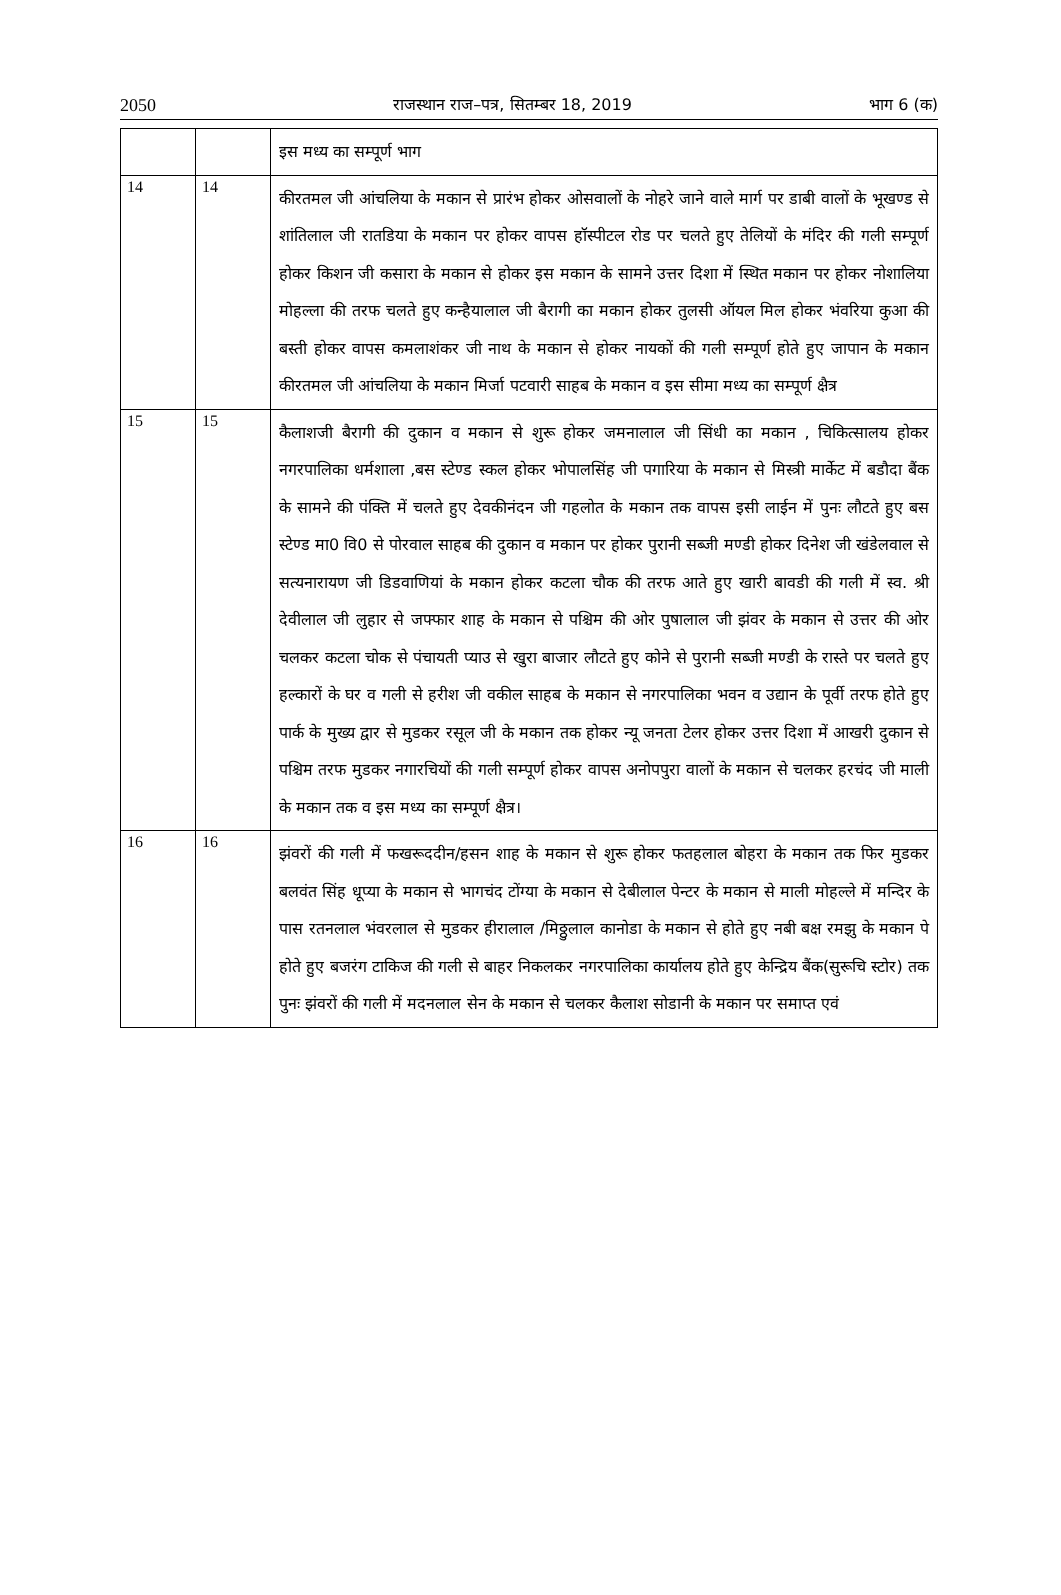2050 राजस्थान राज–पत्र, सितम्बर 18, 2019 भाग 6 (क)
| | | इस मध्य का सम्पूर्ण भाग |
| 14 | 14 | कीरतमल जी आंचलिया के मकान से प्रारंभ होकर ओसवालों के नोहरे जाने वाले मार्ग पर डाबी वालों के भूखण्ड से शांतिलाल जी रातडिया के मकान पर होकर वापस हॉस्पीटल रोड पर चलते हुए तेलियों के मंदिर की गली सम्पूर्ण होकर किशन जी कसारा के मकान से होकर इस मकान के सामने उत्तर दिशा में स्थित मकान पर होकर नोशालिया मोहल्ला की तरफ चलते हुए कन्हैयालाल जी बैरागी का मकान होकर तुलसी ऑयल मिल होकर भंवरिया कुआ की बस्ती होकर वापस कमलाशंकर जी नाथ के मकान से होकर नायकों की गली सम्पूर्ण होते हुए जापान के मकान कीरतमल जी आंचलिया के मकान मिर्जा पटवारी साहब के मकान व इस सीमा मध्य का सम्पूर्ण क्षैत्र |
| 15 | 15 | कैलाशजी बैरागी की दुकान व मकान से शुरू होकर जमनालाल जी सिंधी का मकान , चिकित्सालय होकर नगरपालिका धर्मशाला ,बस स्टेण्ड स्कल होकर भोपालसिंह जी पगारिया के मकान से मिस्त्री मार्केट में बडौदा बैंक के सामने की पंक्ति में चलते हुए देवकीनंदन जी गहलोत के मकान तक वापस इसी लाईन में पुनः लौटते हुए बस स्टेण्ड मा0 वि0 से पोरवाल साहब की दुकान व मकान पर होकर पुरानी सब्जी मण्डी होकर दिनेश जी खंडेलवाल से सत्यनारायण जी डिडवाणियां के मकान होकर कटला चौक की तरफ आते हुए खारी बावडी की गली में स्व. श्री देवीलाल जी लुहार से जफ्फार शाह के मकान से पश्चिम की ओर पुषालाल जी झंवर के मकान से उत्तर की ओर चलकर कटला चोक से पंचायती प्याउ से खुरा बाजार लौटते हुए कोने से पुरानी सब्जी मण्डी के रास्ते पर चलते हुए हल्कारों के घर व गली से हरीश जी वकील साहब के मकान से नगरपालिका भवन व उद्यान के पूर्वी तरफ होते हुए पार्क के मुख्य द्वार से मुडकर रसूल जी के मकान तक होकर न्यू जनता टेलर होकर उत्तर दिशा में आखरी दुकान से पश्चिम तरफ मुडकर नगारचियों की गली सम्पूर्ण होकर वापस अनोपपुरा वालों के मकान से चलकर हरचंद जी माली के मकान तक व इस मध्य का सम्पूर्ण क्षैत्र। |
| 16 | 16 | झंवरों की गली में फखरूददीन/हसन शाह के मकान से शुरू होकर फतहलाल बोहरा के मकान तक फिर मुडकर बलवंत सिंह धूप्या के मकान से भागचंद टोंग्या के मकान से देबीलाल पेन्टर के मकान से माली मोहल्ले में मन्दिर के पास रतनलाल भंवरलाल से मुडकर हीरालाल /मिठ्ठुलाल कानोडा के मकान से होते हुए नबी बक्ष रमझु के मकान पे होते हुए बजरंग टाकिज की गली से बाहर निकलकर नगरपालिका कार्यालय होते हुए केन्द्रिय बैंक(सुरूचि स्टोर) तक पुनः झंवरों की गली में मदनलाल सेन के मकान से चलकर कैलाश सोडानी के मकान पर समाप्त एवं |